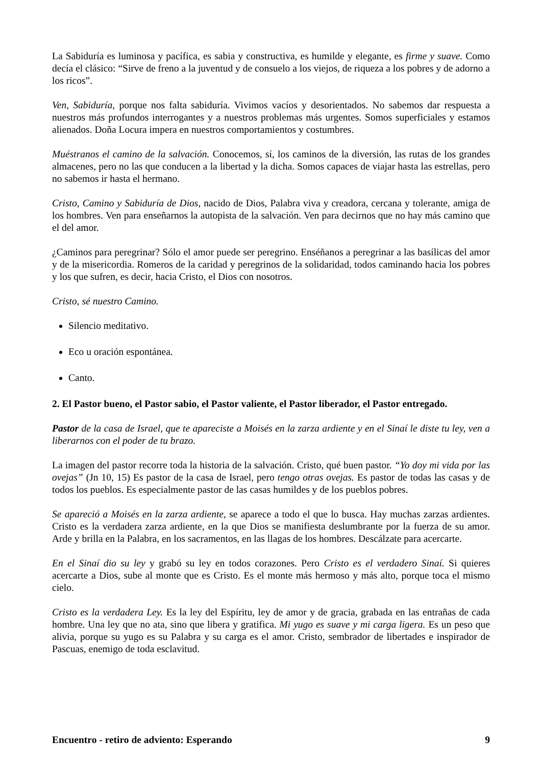La Sabiduría es luminosa y pacífica, es sabia y constructiva, es humilde y elegante, es firme y suave. Como decía el clásico: “Sirve de freno a la juventud y de consuelo a los viejos, de riqueza a los pobres y de adorno a los ricos”.
Ven, Sabiduría, porque nos falta sabiduría. Vivimos vacíos y desorientados. No sabemos dar respuesta a nuestros más profundos interrogantes y a nuestros problemas más urgentes. Somos superficiales y estamos alienados. Doña Locura impera en nuestros comportamientos y costumbres.
Muéstranos el camino de la salvación. Conocemos, sí, los caminos de la diversión, las rutas de los grandes almacenes, pero no las que conducen a la libertad y la dicha. Somos capaces de viajar hasta las estrellas, pero no sabemos ir hasta el hermano.
Cristo, Camino y Sabiduría de Dios, nacido de Dios, Palabra viva y creadora, cercana y tolerante, amiga de los hombres. Ven para enseñarnos la autopista de la salvación. Ven para decirnos que no hay más camino que el del amor.
¿Caminos para peregrinar? Sólo el amor puede ser peregrino. Enséñanos a peregrinar a las basílicas del amor y de la misericordia. Romeros de la caridad y peregrinos de la solidaridad, todos caminando hacia los pobres y los que sufren, es decir, hacia Cristo, el Dios con nosotros.
Cristo, sé nuestro Camino.
Silencio meditativo.
Eco u oración espontánea.
Canto.
2. El Pastor bueno, el Pastor sabio, el Pastor valiente, el Pastor liberador, el Pastor entregado.
Pastor de la casa de Israel, que te apareciste a Moisés en la zarza ardiente y en el Sinaí le diste tu ley, ven a liberarnos con el poder de tu brazo.
La imagen del pastor recorre toda la historia de la salvación. Cristo, qué buen pastor. “Yo doy mi vida por las ovejas” (Jn 10, 15) Es pastor de la casa de Israel, pero tengo otras ovejas. Es pastor de todas las casas y de todos los pueblos. Es especialmente pastor de las casas humildes y de los pueblos pobres.
Se apareció a Moisés en la zarza ardiente, se aparece a todo el que lo busca. Hay muchas zarzas ardientes. Cristo es la verdadera zarza ardiente, en la que Dios se manifiesta deslumbrante por la fuerza de su amor. Arde y brilla en la Palabra, en los sacramentos, en las llagas de los hombres. Descálzate para acercarte.
En el Sinaí dio su ley y grabó su ley en todos corazones. Pero Cristo es el verdadero Sinaí. Si quieres acercarte a Dios, sube al monte que es Cristo. Es el monte más hermoso y más alto, porque toca el mismo cielo.
Cristo es la verdadera Ley. Es la ley del Espíritu, ley de amor y de gracia, grabada en las entrañas de cada hombre. Una ley que no ata, sino que libera y gratifica. Mi yugo es suave y mi carga ligera. Es un peso que alivia, porque su yugo es su Palabra y su carga es el amor. Cristo, sembrador de libertades e inspirador de Pascuas, enemigo de toda esclavitud.
Encuentro - retiro de adviento: Esperando 9